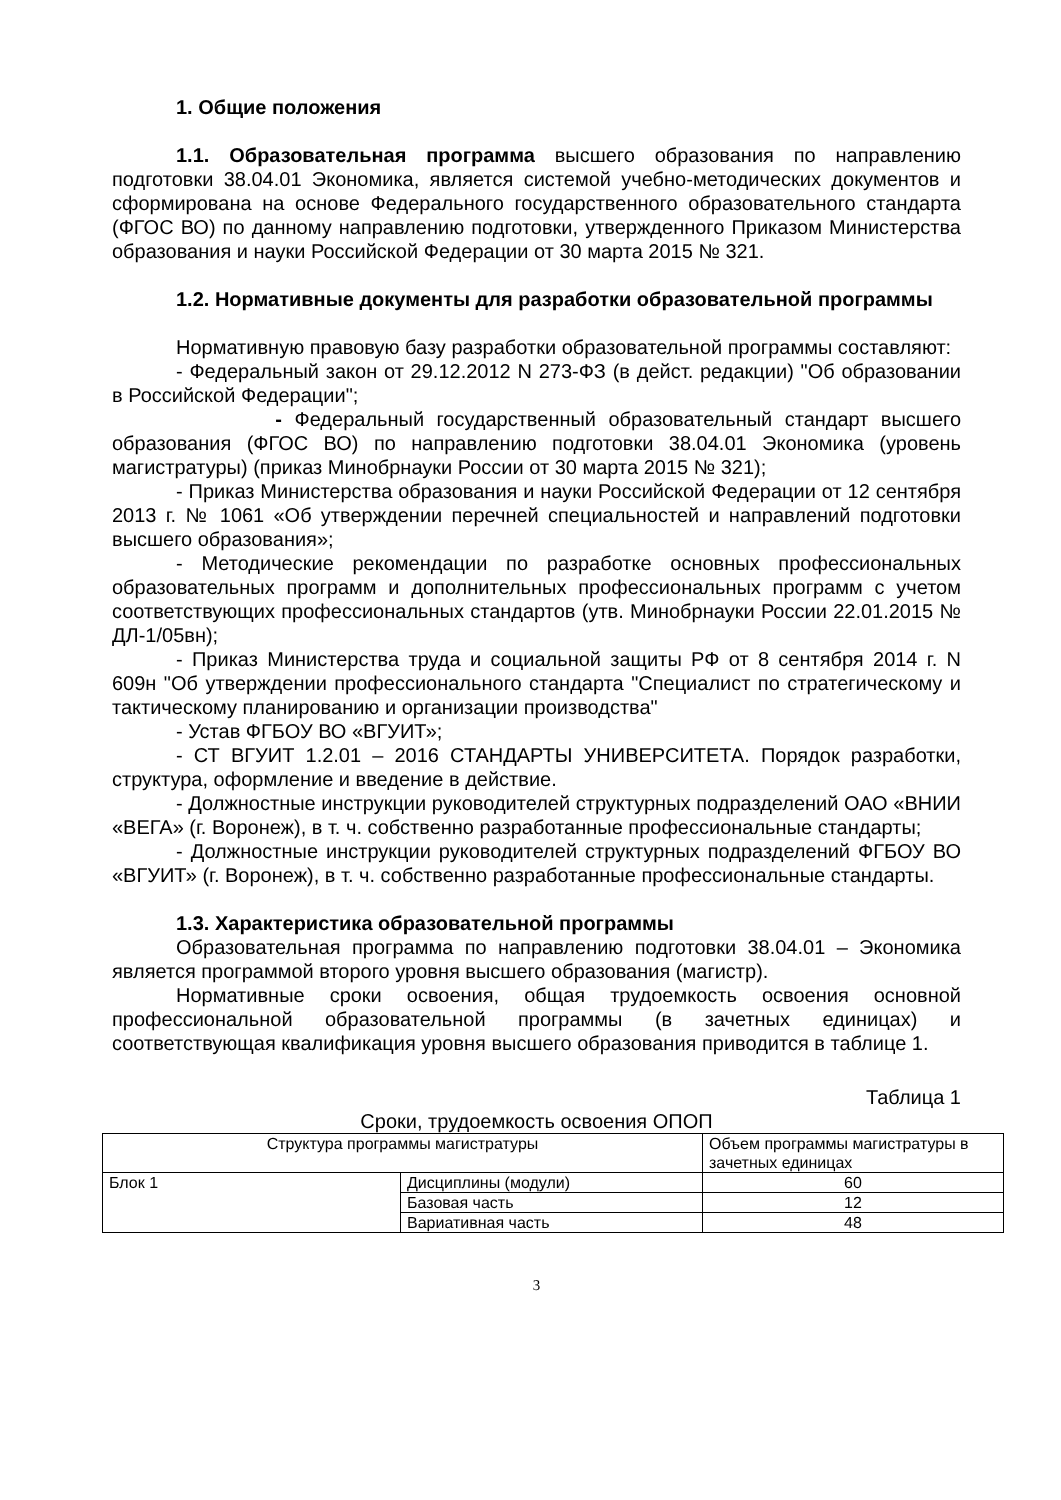1. Общие положения
1.1. Образовательная программа высшего образования по направлению подготовки 38.04.01 Экономика, является системой учебно-методических документов и сформирована на основе Федерального государственного образовательного стандарта (ФГОС ВО) по данному направлению подготовки, утвержденного Приказом Министерства образования и науки Российской Федерации от 30 марта 2015 № 321.
1.2. Нормативные документы для разработки образовательной программы
Нормативную правовую базу разработки образовательной программы составляют:
- Федеральный закон от 29.12.2012 N 273-ФЗ (в дейст. редакции) "Об образовании в Российской Федерации";
- Федеральный государственный образовательный стандарт высшего образования (ФГОС ВО) по направлению подготовки 38.04.01 Экономика (уровень магистратуры) (приказ Минобрнауки России от 30 марта 2015 № 321);
- Приказ Министерства образования и науки Российской Федерации от 12 сентября 2013 г. № 1061 «Об утверждении перечней специальностей и направлений подготовки высшего образования»;
- Методические рекомендации по разработке основных профессиональных образовательных программ и дополнительных профессиональных программ с учетом соответствующих профессиональных стандартов (утв. Минобрнауки России 22.01.2015 № ДЛ-1/05вн);
- Приказ Министерства труда и социальной защиты РФ от 8 сентября 2014 г. N 609н "Об утверждении профессионального стандарта "Специалист по стратегическому и тактическому планированию и организации производства"
- Устав ФГБОУ ВО «ВГУИТ»;
- СТ ВГУИТ 1.2.01 – 2016 СТАНДАРТЫ УНИВЕРСИТЕТА. Порядок разработки, структура, оформление и введение в действие.
- Должностные инструкции руководителей структурных подразделений ОАО «ВНИИ «ВЕГА» (г. Воронеж), в т. ч. собственно разработанные профессиональные стандарты;
- Должностные инструкции руководителей структурных подразделений ФГБОУ ВО «ВГУИТ» (г. Воронеж), в т. ч. собственно разработанные профессиональные стандарты.
1.3. Характеристика образовательной программы
Образовательная программа по направлению подготовки 38.04.01 – Экономика является программой второго уровня высшего образования (магистр).
Нормативные сроки освоения, общая трудоемкость освоения основной профессиональной образовательной программы (в зачетных единицах) и соответствующая квалификация уровня высшего образования приводится в таблице 1.
Таблица 1
Сроки, трудоемкость освоения ОПОП
| Структура программы магистратуры | | Объем программы магистратуры в зачетных единицах |
| Блок 1 | Дисциплины (модули) | 60 |
| | Базовая часть | 12 |
| | Вариативная часть | 48 |
3